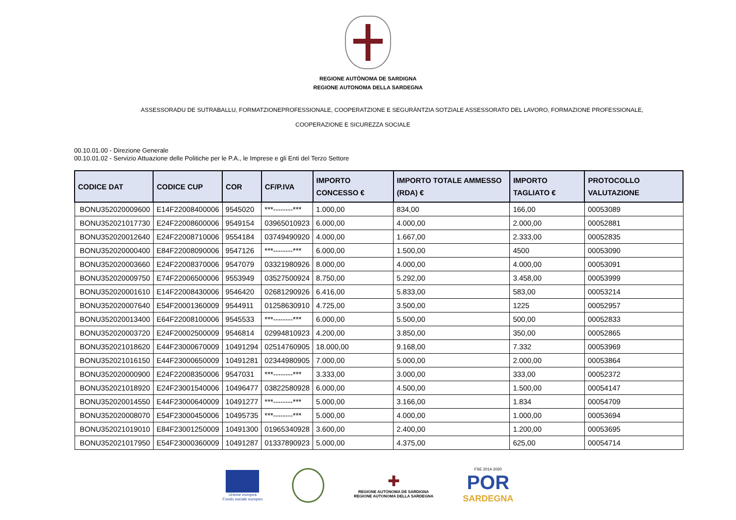REGIONE AUTÒNOMA DE SARDIGNA
REGIONE AUTONOMA DELLA SARDEGNA
ASSESSORADU DE SUTRABALLU, FORMATZIONEPROFESSIONALE, COOPERATZIONE E SEGURÀNTZIA SOTZIALE ASSESSORATO DEL LAVORO, FORMAZIONE PROFESSIONALE,
COOPERAZIONE E SICUREZZA SOCIALE
00.10.01.00 - Direzione Generale
00.10.01.02 - Servizio Attuazione delle Politiche per le P.A., le Imprese e gli Enti del Terzo Settore
| CODICE DAT | CODICE CUP | COR | CF/P.IVA | IMPORTO CONCESSO € | IMPORTO TOTALE AMMESSO (RDA) € | IMPORTO TAGLIATO € | PROTOCOLLO VALUTAZIONE |
| --- | --- | --- | --- | --- | --- | --- | --- |
| BONU352020009600 | E14F22008400006 | 9545020 | ***--------*** | 1.000,00 | 834,00 | 166,00 | 00053089 |
| BONU352021017730 | E24F22008600006 | 9549154 | 03965010923 | 6.000,00 | 4.000,00 | 2.000,00 | 00052881 |
| BONU352020012640 | E24F22008710006 | 9554184 | 03749490920 | 4.000,00 | 1.667,00 | 2.333,00 | 00052835 |
| BONU352020000400 | E84F22008090006 | 9547126 | ***--------*** | 6.000,00 | 1.500,00 | 4500 | 00053090 |
| BONU352020003660 | E24F22008370006 | 9547079 | 03321980926 | 8.000,00 | 4.000,00 | 4.000,00 | 00053091 |
| BONU352020009750 | E74F22006500006 | 9553949 | 03527500924 | 8.750,00 | 5.292,00 | 3.458,00 | 00053999 |
| BONU352020001610 | E14F22008430006 | 9546420 | 02681290926 | 6.416,00 | 5.833,00 | 583,00 | 00053214 |
| BONU352020007640 | E54F20001360009 | 9544911 | 01258630910 | 4.725,00 | 3.500,00 | 1225 | 00052957 |
| BONU352020013400 | E64F22008100006 | 9545533 | ***--------*** | 6.000,00 | 5.500,00 | 500,00 | 00052833 |
| BONU352020003720 | E24F20002500009 | 9546814 | 02994810923 | 4.200,00 | 3.850,00 | 350,00 | 00052865 |
| BONU352021018620 | E44F23000670009 | 10491294 | 02514760905 | 18.000,00 | 9.168,00 | 7.332 | 00053969 |
| BONU352021016150 | E44F23000650009 | 10491281 | 02344980905 | 7.000,00 | 5.000,00 | 2.000,00 | 00053864 |
| BONU352020000900 | E24F22008350006 | 9547031 | ***--------*** | 3.333,00 | 3.000,00 | 333,00 | 00052372 |
| BONU352021018920 | E24F23001540006 | 10496477 | 03822580928 | 6.000,00 | 4.500,00 | 1.500,00 | 00054147 |
| BONU352020014550 | E44F23000640009 | 10491277 | ***--------*** | 5.000,00 | 3.166,00 | 1.834 | 00054709 |
| BONU352020008070 | E54F23000450006 | 10495735 | ***--------*** | 5.000,00 | 4.000,00 | 1.000,00 | 00053694 |
| BONU352021019010 | E84F23001250009 | 10491300 | 01965340928 | 3.600,00 | 2.400,00 | 1.200,00 | 00053695 |
| BONU352021017950 | E54F23000360009 | 10491287 | 01337890923 | 5.000,00 | 4.375,00 | 625,00 | 00054714 |
Unione europea
Fondo sociale europeo
✚
REGIONE AUTÒNOMA DE SARDIGNA
REGIONE AUTONOMA DELLA SARDEGNA
FSE 2014-2020
POR
SARDEGNA